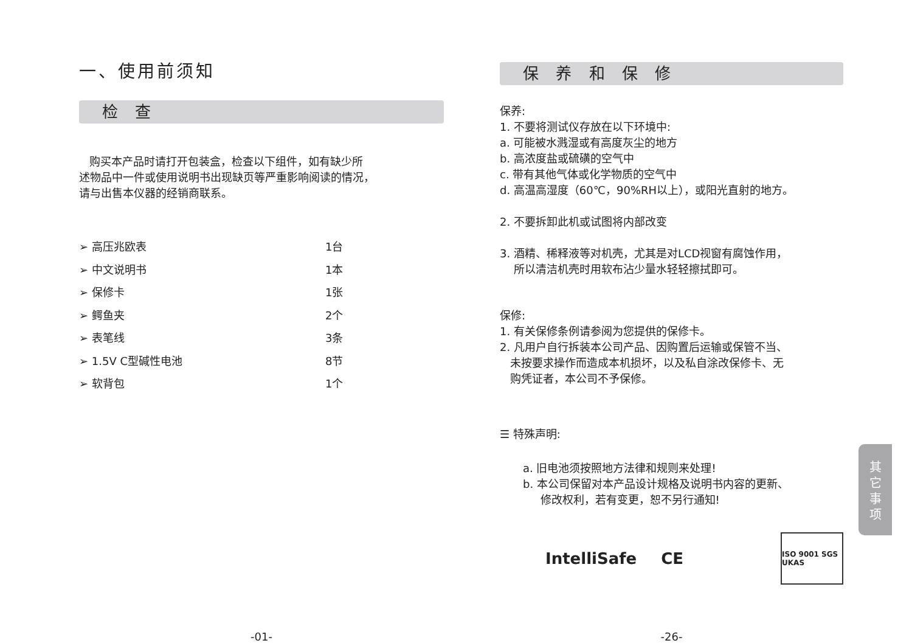一、使用前须知
检 查
购买本产品时请打开包装盒，检查以下组件，如有缺少所
述物品中一件或使用说明书出现缺页等严重影响阅读的情况，
请与出售本仪器的经销商联系。
➢ 高压兆欧表 1台
➢ 中文说明书 1本
➢ 保修卡 1张
➢ 鳄鱼夹 2个
➢ 表笔线 3条
➢ 1.5V C型碱性电池 8节
➢ 软背包 1个
-01-
保 养 和 保 修
保养:
1. 不要将测试仪存放在以下环境中:
a. 可能被水溅湿或有高度灰尘的地方
b. 高浓度盐或硫磺的空气中
c. 带有其他气体或化学物质的空气中
d. 高温高湿度（60℃，90%RH以上），或阳光直射的地方。
2. 不要拆卸此机或试图将内部改变
3. 酒精、稀释液等对机壳，尤其是对LCD视窗有腐蚀作用，
所以清洁机壳时用软布沾少量水轻轻擦拭即可。
保修:
1. 有关保修条例请参阅为您提供的保修卡。
2. 凡用户自行拆装本公司产品、因购置后运输或保管不当、
未按要求操作而造成本机损坏，以及私自涂改保修卡、无
购凭证者，本公司不予保修。
☰ 特殊声明:
a. 旧电池须按照地方法律和规则来处理!
b. 本公司保留对本产品设计规格及说明书内容的更新、
修改权利，若有变更，恕不另行通知!
IntelliSafe CE
ISO 9001 SGS UKAS
-26-
其
它
事
项